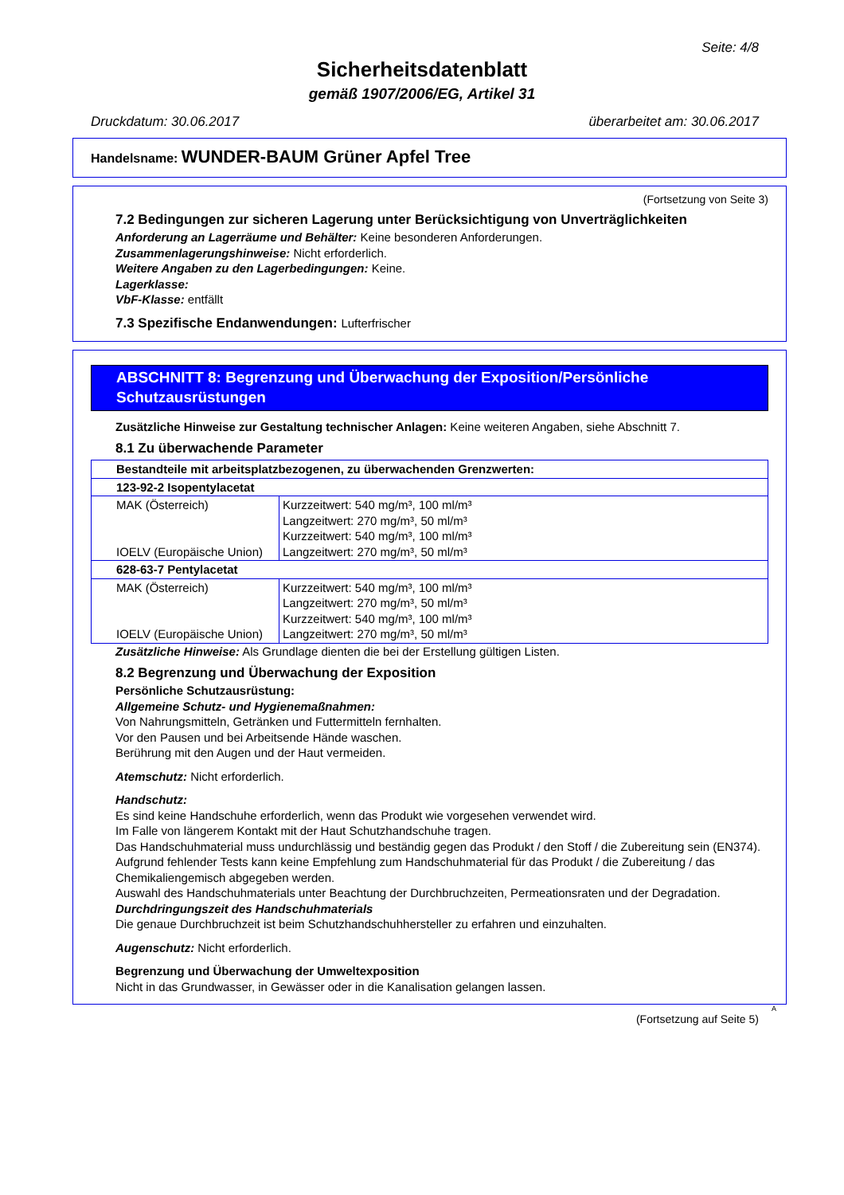Seite: 4/8
Sicherheitsdatenblatt
gemäß 1907/2006/EG, Artikel 31
Druckdatum: 30.06.2017 überarbeitet am: 30.06.2017
Handelsname: WUNDER-BAUM Grüner Apfel Tree
(Fortsetzung von Seite 3)
7.2 Bedingungen zur sicheren Lagerung unter Berücksichtigung von Unverträglichkeiten
Anforderung an Lagerräume und Behälter: Keine besonderen Anforderungen.
Zusammenlagerungshinweise: Nicht erforderlich.
Weitere Angaben zu den Lagerbedingungen: Keine.
Lagerklasse:
VbF-Klasse: entfällt
7.3 Spezifische Endanwendungen: Lufterfrischer
ABSCHNITT 8: Begrenzung und Überwachung der Exposition/Persönliche Schutzausrüstungen
Zusätzliche Hinweise zur Gestaltung technischer Anlagen: Keine weiteren Angaben, siehe Abschnitt 7.
8.1 Zu überwachende Parameter
| Bestandteile mit arbeitsplatzbezogenen, zu überwachenden Grenzwerten: | |
| 123-92-2 Isopentylacetat | |
| MAK (Österreich) IOELV (Europäische Union) | Kurzzeitwert: 540 mg/m³, 100 ml/m³ Langzeitwert: 270 mg/m³, 50 ml/m³ Kurzzeitwert: 540 mg/m³, 100 ml/m³ Langzeitwert: 270 mg/m³, 50 ml/m³ |
| 628-63-7 Pentylacetat | |
| MAK (Österreich) IOELV (Europäische Union) | Kurzzeitwert: 540 mg/m³, 100 ml/m³ Langzeitwert: 270 mg/m³, 50 ml/m³ Kurzzeitwert: 540 mg/m³, 100 ml/m³ Langzeitwert: 270 mg/m³, 50 ml/m³ |
Zusätzliche Hinweise: Als Grundlage dienten die bei der Erstellung gültigen Listen.
8.2 Begrenzung und Überwachung der Exposition
Persönliche Schutzausrüstung:
Allgemeine Schutz- und Hygienemaßnahmen:
Von Nahrungsmitteln, Getränken und Futtermitteln fernhalten.
Vor den Pausen und bei Arbeitsende Hände waschen.
Berührung mit den Augen und der Haut vermeiden.
Atemschutz: Nicht erforderlich.
Handschutz:
Es sind keine Handschuhe erforderlich, wenn das Produkt wie vorgesehen verwendet wird.
Im Falle von längerem Kontakt mit der Haut Schutzhandschuhe tragen.
Das Handschuhmaterial muss undurchlässig und beständig gegen das Produkt / den Stoff / die Zubereitung sein (EN374).
Aufgrund fehlender Tests kann keine Empfehlung zum Handschuhmaterial für das Produkt / die Zubereitung / das Chemikaliengemisch abgegeben werden.
Auswahl des Handschuhmaterials unter Beachtung der Durchbruchzeiten, Permeationsraten und der Degradation.
Durchdringungszeit des Handschuhmaterials
Die genaue Durchbruchzeit ist beim Schutzhandschuhhersteller zu erfahren und einzuhalten.
Augenschutz: Nicht erforderlich.
Begrenzung und Überwachung der Umweltexposition
Nicht in das Grundwasser, in Gewässer oder in die Kanalisation gelangen lassen.
A
(Fortsetzung auf Seite 5)